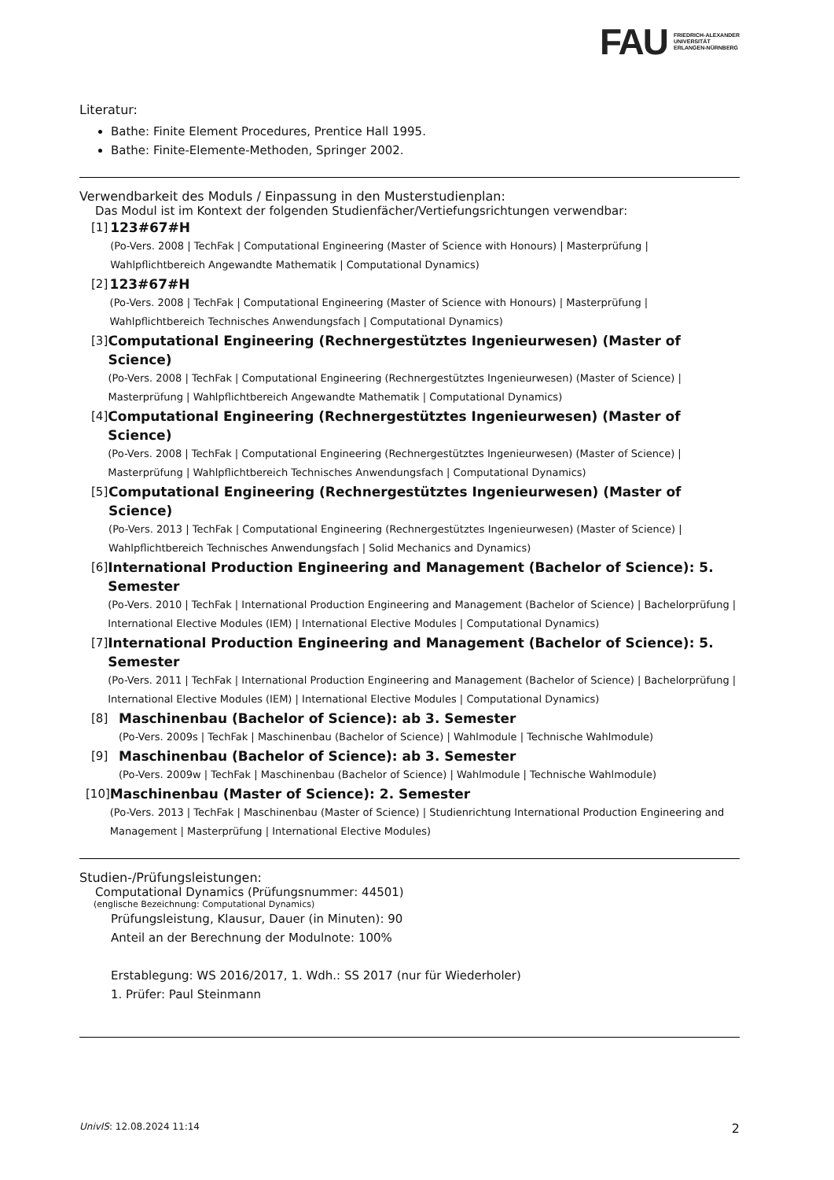FAU FRIEDRICH-ALEXANDER
UNIVERSITÄT
ERLANGEN-NÜRNBERG
Literatur:
Bathe: Finite Element Procedures, Prentice Hall 1995.
Bathe: Finite-Elemente-Methoden, Springer 2002.
Verwendbarkeit des Moduls / Einpassung in den Musterstudienplan:
Das Modul ist im Kontext der folgenden Studienfächer/Vertiefungsrichtungen verwendbar:
[1] 123#67#H
(Po-Vers. 2008 | TechFak | Computational Engineering (Master of Science with Honours) | Masterprüfung | Wahlpflichtbereich Angewandte Mathematik | Computational Dynamics)
[2] 123#67#H
(Po-Vers. 2008 | TechFak | Computational Engineering (Master of Science with Honours) | Masterprüfung | Wahlpflichtbereich Technisches Anwendungsfach | Computational Dynamics)
[3] Computational Engineering (Rechnergestütztes Ingenieurwesen) (Master of Science)
(Po-Vers. 2008 | TechFak | Computational Engineering (Rechnergestütztes Ingenieurwesen) (Master of Science) | Masterprüfung | Wahlpflichtbereich Angewandte Mathematik | Computational Dynamics)
[4] Computational Engineering (Rechnergestütztes Ingenieurwesen) (Master of Science)
(Po-Vers. 2008 | TechFak | Computational Engineering (Rechnergestütztes Ingenieurwesen) (Master of Science) | Masterprüfung | Wahlpflichtbereich Technisches Anwendungsfach | Computational Dynamics)
[5] Computational Engineering (Rechnergestütztes Ingenieurwesen) (Master of Science)
(Po-Vers. 2013 | TechFak | Computational Engineering (Rechnergestütztes Ingenieurwesen) (Master of Science) | Wahlpflichtbereich Technisches Anwendungsfach | Solid Mechanics and Dynamics)
[6] International Production Engineering and Management (Bachelor of Science): 5. Semester
(Po-Vers. 2010 | TechFak | International Production Engineering and Management (Bachelor of Science) | Bachelorprüfung | International Elective Modules (IEM) | International Elective Modules | Computational Dynamics)
[7] International Production Engineering and Management (Bachelor of Science): 5. Semester
(Po-Vers. 2011 | TechFak | International Production Engineering and Management (Bachelor of Science) | Bachelorprüfung | International Elective Modules (IEM) | International Elective Modules | Computational Dynamics)
[8] Maschinenbau (Bachelor of Science): ab 3. Semester
(Po-Vers. 2009s | TechFak | Maschinenbau (Bachelor of Science) | Wahlmodule | Technische Wahlmodule)
[9] Maschinenbau (Bachelor of Science): ab 3. Semester
(Po-Vers. 2009w | TechFak | Maschinenbau (Bachelor of Science) | Wahlmodule | Technische Wahlmodule)
[10] Maschinenbau (Master of Science): 2. Semester
(Po-Vers. 2013 | TechFak | Maschinenbau (Master of Science) | Studienrichtung International Production Engineering and Management | Masterprüfung | International Elective Modules)
Studien-/Prüfungsleistungen:
Computational Dynamics (Prüfungsnummer: 44501)
(englische Bezeichnung: Computational Dynamics)
Prüfungsleistung, Klausur, Dauer (in Minuten): 90
Anteil an der Berechnung der Modulnote: 100%
Erstablegung: WS 2016/2017, 1. Wdh.: SS 2017 (nur für Wiederholer)
1. Prüfer: Paul Steinmann
UnivIS: 12.08.2024 11:14 2